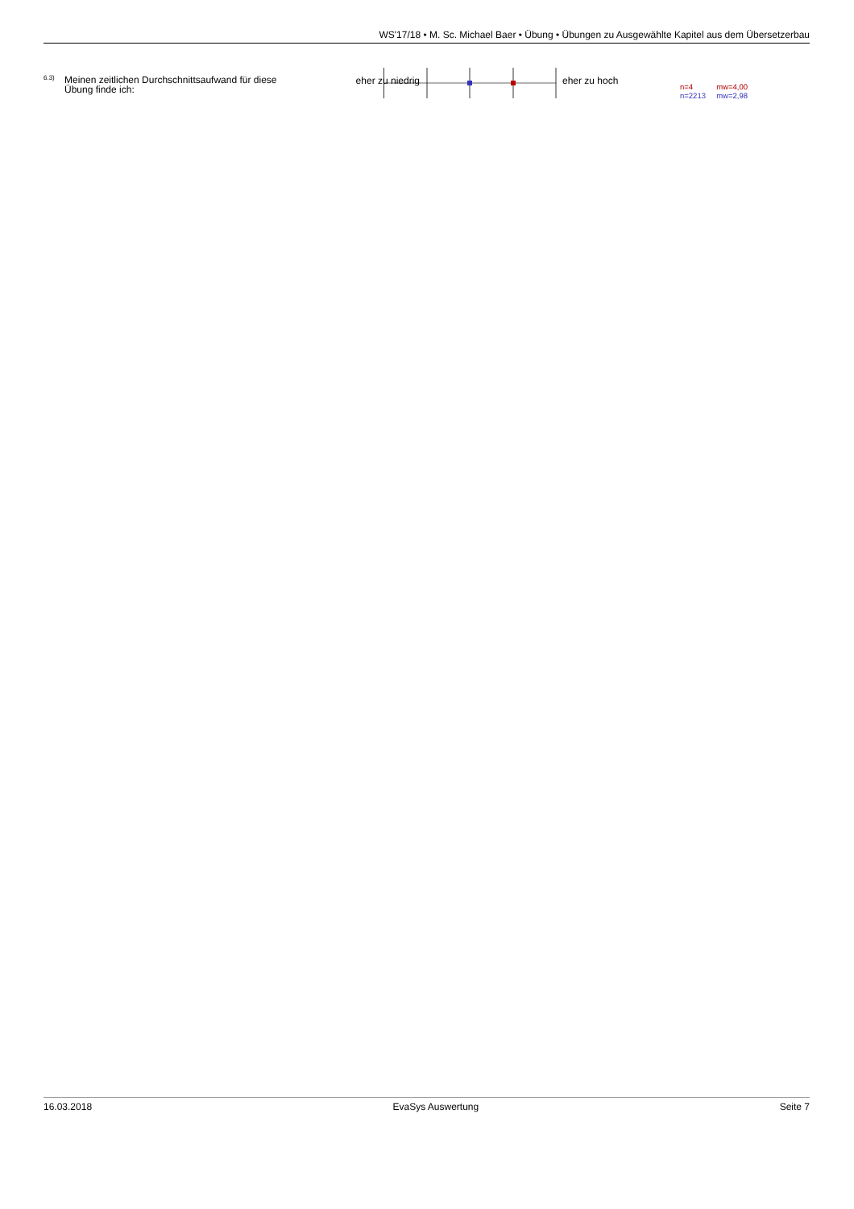WS'17/18 • M. Sc. Michael Baer • Übung • Übungen zu Ausgewählte Kapitel aus dem Übersetzerbau
6.3)
Meinen zeitlichen Durchschnittsaufwand für diese Übung finde ich:
eher zu niedrig eher zu hoch
n=4 mw=4,00
n=2213 mw=2,98
16.03.2018 EvaSys Auswertung Seite 7